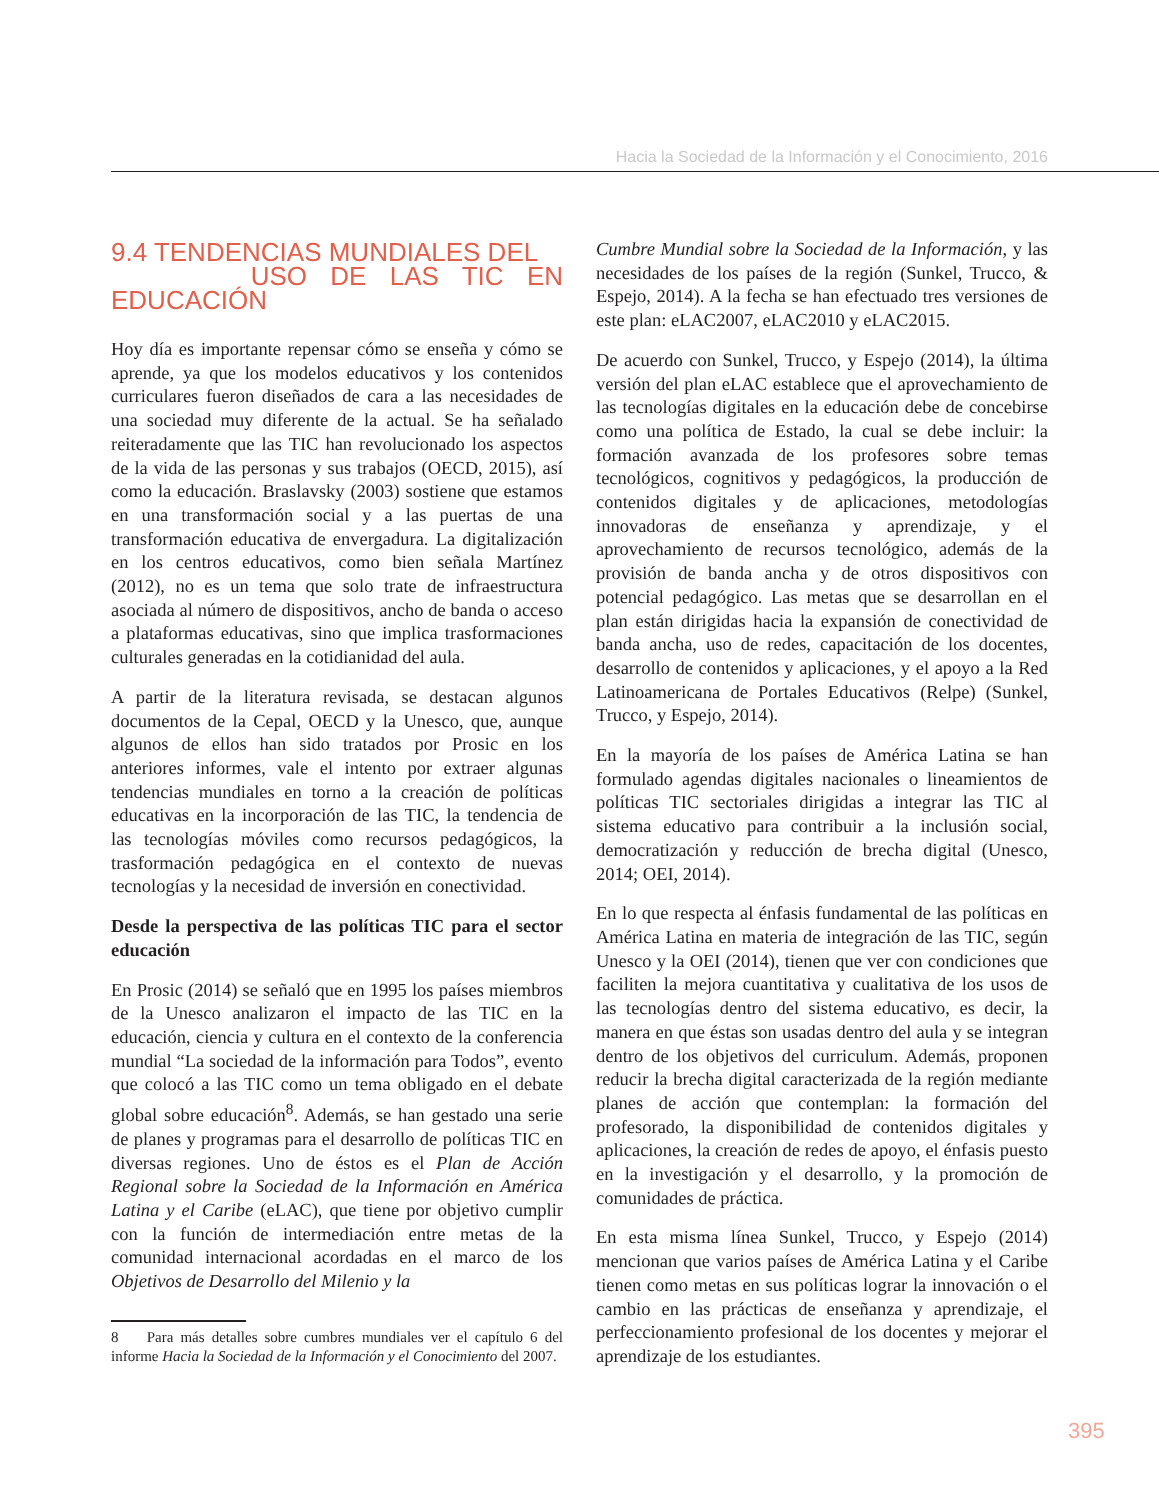Hacia la Sociedad de la Información y el Conocimiento, 2016
9.4 TENDENCIAS MUNDIALES DEL
USO DE LAS TIC EN EDUCACIÓN
Hoy día es importante repensar cómo se enseña y cómo se aprende, ya que los modelos educativos y los contenidos curriculares fueron diseñados de cara a las necesidades de una sociedad muy diferente de la actual. Se ha señalado reiteradamente que las TIC han revolucionado los aspectos de la vida de las personas y sus trabajos (OECD, 2015), así como la educación. Braslavsky (2003) sostiene que estamos en una transformación social y a las puertas de una transformación educativa de envergadura. La digitalización en los centros educativos, como bien señala Martínez (2012), no es un tema que solo trate de infraestructura asociada al número de dispositivos, ancho de banda o acceso a plataformas educativas, sino que implica trasformaciones culturales generadas en la cotidianidad del aula.
A partir de la literatura revisada, se destacan algunos documentos de la Cepal, OECD y la Unesco, que, aunque algunos de ellos han sido tratados por Prosic en los anteriores informes, vale el intento por extraer algunas tendencias mundiales en torno a la creación de políticas educativas en la incorporación de las TIC, la tendencia de las tecnologías móviles como recursos pedagógicos, la trasformación pedagógica en el contexto de nuevas tecnologías y la necesidad de inversión en conectividad.
Desde la perspectiva de las políticas TIC para el sector educación
En Prosic (2014) se señaló que en 1995 los países miembros de la Unesco analizaron el impacto de las TIC en la educación, ciencia y cultura en el contexto de la conferencia mundial “La sociedad de la información para Todos”, evento que colocó a las TIC como un tema obligado en el debate global sobre educación<sup>8</sup>. Además, se han gestado una serie de planes y programas para el desarrollo de políticas TIC en diversas regiones. Uno de éstos es el Plan de Acción Regional sobre la Sociedad de la Información en América Latina y el Caribe (eLAC), que tiene por objetivo cumplir con la función de intermediación entre metas de la comunidad internacional acordadas en el marco de los Objetivos de Desarrollo del Milenio y la
8 Para más detalles sobre cumbres mundiales ver el capítulo 6 del informe Hacia la Sociedad de la Información y el Conocimiento del 2007.
Cumbre Mundial sobre la Sociedad de la Información, y las necesidades de los países de la región (Sunkel, Trucco, & Espejo, 2014). A la fecha se han efectuado tres versiones de este plan: eLAC2007, eLAC2010 y eLAC2015.
De acuerdo con Sunkel, Trucco, y Espejo (2014), la última versión del plan eLAC establece que el aprovechamiento de las tecnologías digitales en la educación debe de concebirse como una política de Estado, la cual se debe incluir: la formación avanzada de los profesores sobre temas tecnológicos, cognitivos y pedagógicos, la producción de contenidos digitales y de aplicaciones, metodologías innovadoras de enseñanza y aprendizaje, y el aprovechamiento de recursos tecnológico, además de la provisión de banda ancha y de otros dispositivos con potencial pedagógico. Las metas que se desarrollan en el plan están dirigidas hacia la expansión de conectividad de banda ancha, uso de redes, capacitación de los docentes, desarrollo de contenidos y aplicaciones, y el apoyo a la Red Latinoamericana de Portales Educativos (Relpe) (Sunkel, Trucco, y Espejo, 2014).
En la mayoría de los países de América Latina se han formulado agendas digitales nacionales o lineamientos de políticas TIC sectoriales dirigidas a integrar las TIC al sistema educativo para contribuir a la inclusión social, democratización y reducción de brecha digital (Unesco, 2014; OEI, 2014).
En lo que respecta al énfasis fundamental de las políticas en América Latina en materia de integración de las TIC, según Unesco y la OEI (2014), tienen que ver con condiciones que faciliten la mejora cuantitativa y cualitativa de los usos de las tecnologías dentro del sistema educativo, es decir, la manera en que éstas son usadas dentro del aula y se integran dentro de los objetivos del curriculum. Además, proponen reducir la brecha digital caracterizada de la región mediante planes de acción que contemplan: la formación del profesorado, la disponibilidad de contenidos digitales y aplicaciones, la creación de redes de apoyo, el énfasis puesto en la investigación y el desarrollo, y la promoción de comunidades de práctica.
En esta misma línea Sunkel, Trucco, y Espejo (2014) mencionan que varios países de América Latina y el Caribe tienen como metas en sus políticas lograr la innovación o el cambio en las prácticas de enseñanza y aprendizaje, el perfeccionamiento profesional de los docentes y mejorar el aprendizaje de los estudiantes.
395